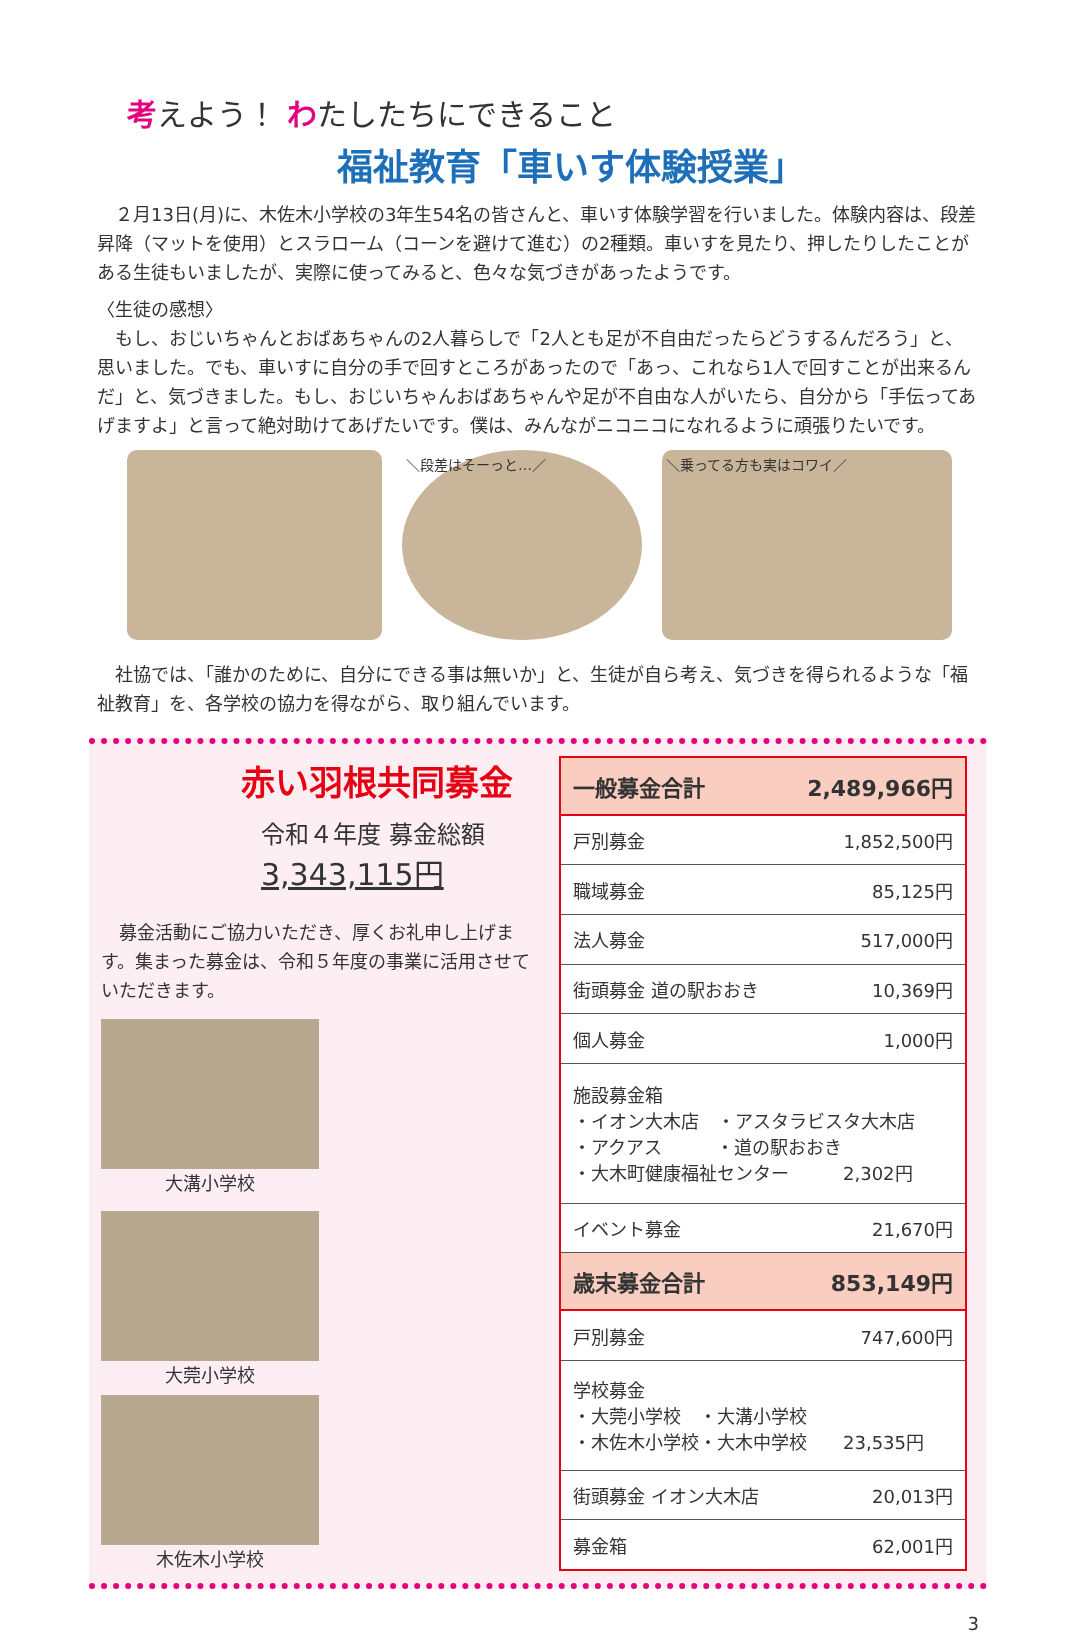考えよう！ わたしたちにできること
福祉教育「車いす体験授業」
　２月13日(月)に、木佐木小学校の3年生54名の皆さんと、車いす体験学習を行いました。体験内容は、段差昇降（マットを使用）とスラローム（コーンを避けて進む）の2種類。車いすを見たり、押したりしたことがある生徒もいましたが、実際に使ってみると、色々な気づきがあったようです。
〈生徒の感想〉
　もし、おじいちゃんとおばあちゃんの2人暮らしで「2人とも足が不自由だったらどうするんだろう」と、思いました。でも、車いすに自分の手で回すところがあったので「あっ、これなら1人で回すことが出来るんだ」と、気づきました。もし、おじいちゃんおばあちゃんや足が不自由な人がいたら、自分から「手伝ってあげますよ」と言って絶対助けてあげたいです。僕は、みんながニコニコになれるように頑張りたいです。
＼段差はそーっと…／ ＼乗ってる方も実はコワイ／
　社協では、「誰かのために、自分にできる事は無いか」と、生徒が自ら考え、気づきを得られるような「福祉教育」を、各学校の協力を得ながら、取り組んでいます。
赤い羽根共同募金
令和４年度 募金総額
3,343,115円
　募金活動にご協力いただき、厚くお礼申し上げます。集まった募金は、令和５年度の事業に活用させていただきます。
大溝小学校
大莞小学校
木佐木小学校
| 一般募金合計 | 2,489,966円 |
| 戸別募金 | 1,852,500円 |
| 職域募金 | 85,125円 |
| 法人募金 | 517,000円 |
| 街頭募金 道の駅おおき | 10,369円 |
| 個人募金 | 1,000円 |
| 施設募金箱 ・イオン大木店 ・アスタラビスタ大木店 ・アクアス ・道の駅おおき ・大木町健康福祉センター 2,302円 | |
| イベント募金 | 21,670円 |
| 歳末募金合計 | 853,149円 |
| 戸別募金 | 747,600円 |
| 学校募金 ・大莞小学校 ・大溝小学校 ・木佐木小学校・大木中学校 23,535円 | |
| 街頭募金 イオン大木店 | 20,013円 |
| 募金箱 | 62,001円 |
3